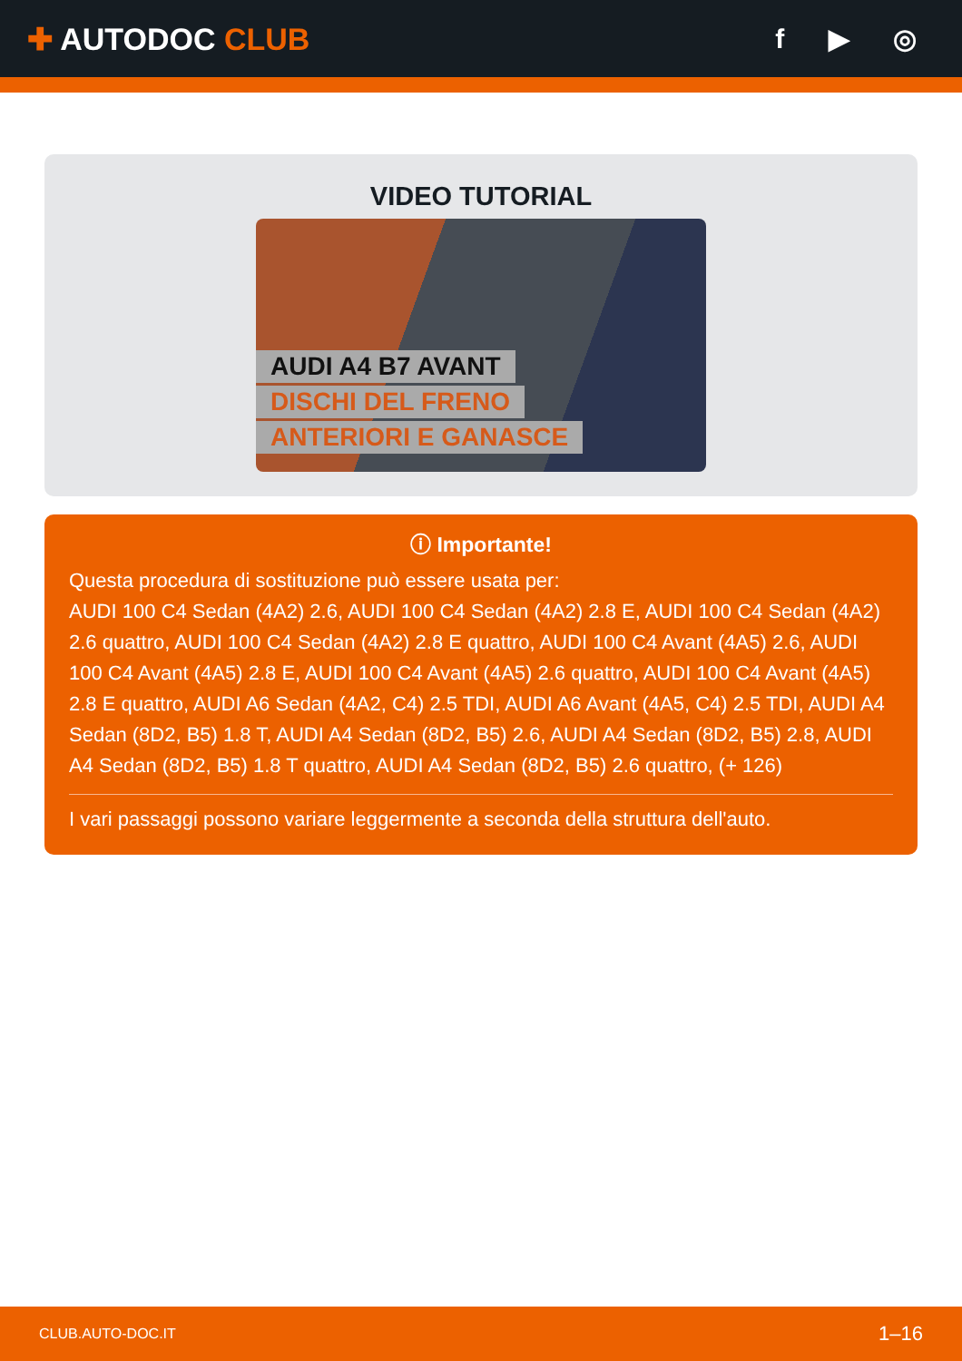✚ AUTODOC CLUB f ▶ ◎
VIDEO TUTORIAL
AUDI A4 B7 AVANT
DISCHI DEL FRENO
ANTERIORI E GANASCE
ⓘ Importante!
Questa procedura di sostituzione può essere usata per:
AUDI 100 C4 Sedan (4A2) 2.6, AUDI 100 C4 Sedan (4A2) 2.8 E, AUDI 100 C4 Sedan (4A2) 2.6 quattro, AUDI 100 C4 Sedan (4A2) 2.8 E quattro, AUDI 100 C4 Avant (4A5) 2.6, AUDI 100 C4 Avant (4A5) 2.8 E, AUDI 100 C4 Avant (4A5) 2.6 quattro, AUDI 100 C4 Avant (4A5) 2.8 E quattro, AUDI A6 Sedan (4A2, C4) 2.5 TDI, AUDI A6 Avant (4A5, C4) 2.5 TDI, AUDI A4 Sedan (8D2, B5) 1.8 T, AUDI A4 Sedan (8D2, B5) 2.6, AUDI A4 Sedan (8D2, B5) 2.8, AUDI A4 Sedan (8D2, B5) 1.8 T quattro, AUDI A4 Sedan (8D2, B5) 2.6 quattro, (+ 126)
I vari passaggi possono variare leggermente a seconda della struttura dell'auto.
CLUB.AUTO-DOC.IT 1–16